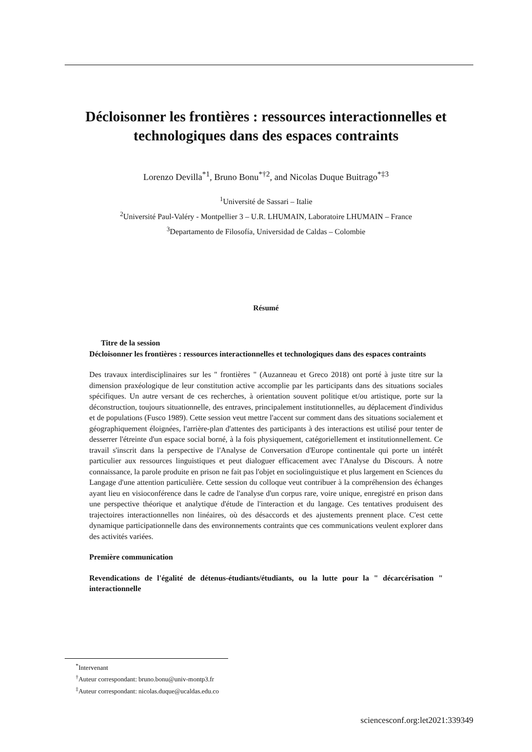Décloisonner les frontières : ressources interactionnelles et technologiques dans des espaces contraints
Lorenzo Devilla<sup>*1</sup>, Bruno Bonu<sup>*†2</sup>, and Nicolas Duque Buitrago<sup>*‡3</sup>
<sup>1</sup> Université de Sassari – Italie
<sup>2</sup> Université Paul-Valéry - Montpellier 3 – U.R. LHUMAIN, Laboratoire LHUMAIN – France
<sup>3</sup> Departamento de Filosofía, Universidad de Caldas – Colombie
Résumé
Titre de la session
Décloisonner les frontières : ressources interactionnelles et technologiques dans des espaces contraints
Des travaux interdisciplinaires sur les " frontières " (Auzanneau et Greco 2018) ont porté à juste titre sur la dimension praxéologique de leur constitution active accomplie par les participants dans des situations sociales spécifiques. Un autre versant de ces recherches, à orientation souvent politique et/ou artistique, porte sur la déconstruction, toujours situationnelle, des entraves, principalement institutionnelles, au déplacement d'individus et de populations (Fusco 1989). Cette session veut mettre l'accent sur comment dans des situations socialement et géographiquement éloignées, l'arrière-plan d'attentes des participants à des interactions est utilisé pour tenter de desserrer l'étreinte d'un espace social borné, à la fois physiquement, catégoriellement et institutionnellement. Ce travail s'inscrit dans la perspective de l'Analyse de Conversation d'Europe continentale qui porte un intérêt particulier aux ressources linguistiques et peut dialoguer efficacement avec l'Analyse du Discours. À notre connaissance, la parole produite en prison ne fait pas l'objet en sociolinguistique et plus largement en Sciences du Langage d'une attention particulière. Cette session du colloque veut contribuer à la compréhension des échanges ayant lieu en visioconférence dans le cadre de l'analyse d'un corpus rare, voire unique, enregistré en prison dans une perspective théorique et analytique d'étude de l'interaction et du langage. Ces tentatives produisent des trajectoires interactionnelles non linéaires, où des désaccords et des ajustements prennent place. C'est cette dynamique participationnelle dans des environnements contraints que ces communications veulent explorer dans des activités variées.
Première communication
Revendications de l'égalité de détenus-étudiants/étudiants, ou la lutte pour la " décarcérisation " interactionnelle
<sup>*</sup> Intervenant
<sup>†</sup> Auteur correspondant: bruno.bonu@univ-montp3.fr
<sup>‡</sup> Auteur correspondant: nicolas.duque@ucaldas.edu.co
sciencesconf.org:let2021:339349